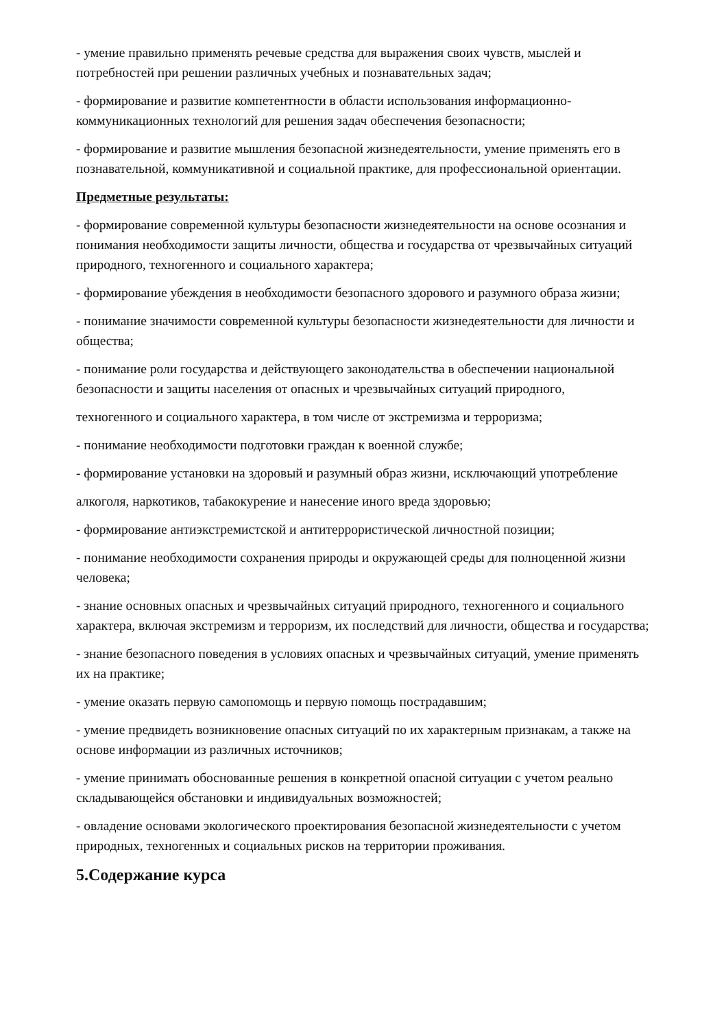- умение правильно применять речевые средства для выражения своих чувств, мыслей и потребностей при решении различных учебных и познавательных задач;
- формирование и развитие компетентности в области использования информационно-коммуникационных технологий для решения задач обеспечения безопасности;
- формирование и развитие мышления безопасной жизнедеятельности, умение применять его в познавательной, коммуникативной и социальной практике, для профессиональной ориентации.
Предметные результаты:
- формирование современной культуры безопасности жизнедеятельности на основе осознания и понимания необходимости защиты личности, общества и государства от чрезвычайных ситуаций природного, техногенного и социального характера;
- формирование убеждения в необходимости безопасного здорового и разумного образа жизни;
- понимание значимости современной культуры безопасности жизнедеятельности для личности и общества;
- понимание роли государства и действующего законодательства в обеспечении национальной безопасности и защиты населения от опасных и чрезвычайных ситуаций природного,
техногенного и социального характера, в том числе от экстремизма и терроризма;
- понимание необходимости подготовки граждан к военной службе;
- формирование установки на здоровый и разумный образ жизни, исключающий употребление
алкоголя, наркотиков, табакокурение и нанесение иного вреда здоровью;
- формирование антиэкстремистской и антитеррористической личностной позиции;
- понимание необходимости сохранения природы и окружающей среды для полноценной жизни человека;
- знание основных опасных и чрезвычайных ситуаций природного, техногенного и социального характера, включая экстремизм и терроризм, их последствий для личности, общества и государства;
- знание безопасного поведения в условиях опасных и чрезвычайных ситуаций, умение применять их на практике;
- умение оказать первую самопомощь и первую помощь пострадавшим;
- умение предвидеть возникновение опасных ситуаций по их характерным признакам, а также на основе информации из различных источников;
- умение принимать обоснованные решения в конкретной опасной ситуации с учетом реально складывающейся обстановки и индивидуальных возможностей;
- овладение основами экологического проектирования безопасной жизнедеятельности с учетом природных, техногенных и социальных рисков на территории проживания.
5.Содержание курса